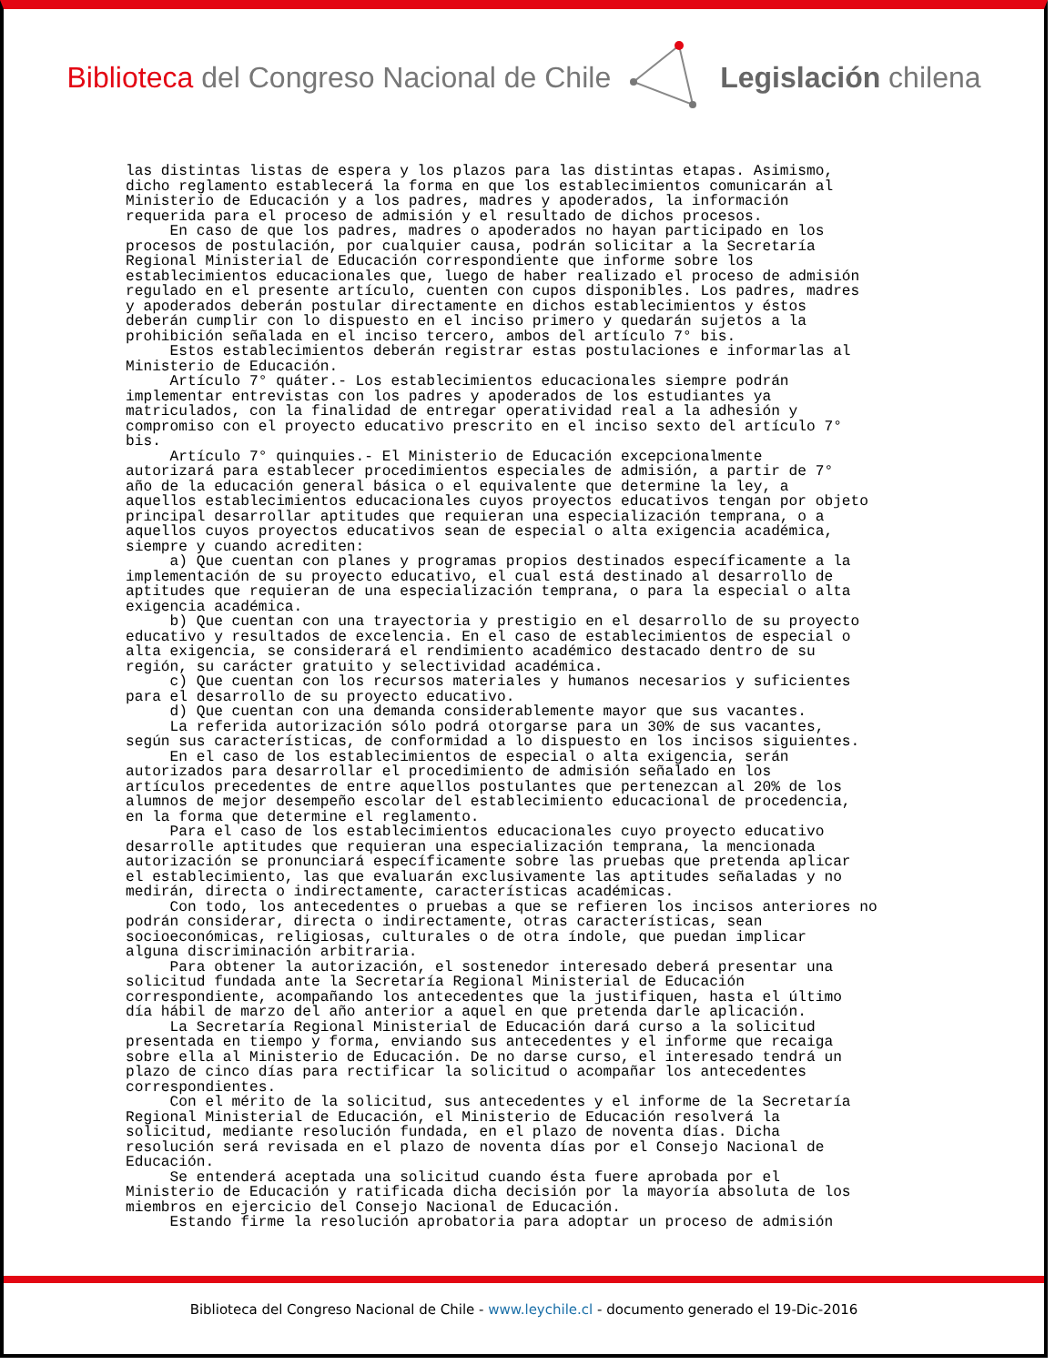Biblioteca del Congreso Nacional de Chile
Legislación chilena
las distintas listas de espera y los plazos para las distintas etapas. Asimismo, dicho reglamento establecerá la forma en que los establecimientos comunicarán al Ministerio de Educación y a los padres, madres y apoderados, la información requerida para el proceso de admisión y el resultado de dichos procesos. En caso de que los padres, madres o apoderados no hayan participado en los procesos de postulación, por cualquier causa, podrán solicitar a la Secretaría Regional Ministerial de Educación correspondiente que informe sobre los establecimientos educacionales que, luego de haber realizado el proceso de admisión regulado en el presente artículo, cuenten con cupos disponibles. Los padres, madres y apoderados deberán postular directamente en dichos establecimientos y éstos deberán cumplir con lo dispuesto en el inciso primero y quedarán sujetos a la prohibición señalada en el inciso tercero, ambos del artículo 7° bis. Estos establecimientos deberán registrar estas postulaciones e informarlas al Ministerio de Educación. Artículo 7° quáter.- Los establecimientos educacionales siempre podrán implementar entrevistas con los padres y apoderados de los estudiantes ya matriculados, con la finalidad de entregar operatividad real a la adhesión y compromiso con el proyecto educativo prescrito en el inciso sexto del artículo 7° bis. Artículo 7° quinquies.- El Ministerio de Educación excepcionalmente autorizará para establecer procedimientos especiales de admisión, a partir de 7° año de la educación general básica o el equivalente que determine la ley, a aquellos establecimientos educacionales cuyos proyectos educativos tengan por objeto principal desarrollar aptitudes que requieran una especialización temprana, o a aquellos cuyos proyectos educativos sean de especial o alta exigencia académica, siempre y cuando acrediten: a) Que cuentan con planes y programas propios destinados específicamente a la implementación de su proyecto educativo, el cual está destinado al desarrollo de aptitudes que requieran de una especialización temprana, o para la especial o alta exigencia académica. b) Que cuentan con una trayectoria y prestigio en el desarrollo de su proyecto educativo y resultados de excelencia. En el caso de establecimientos de especial o alta exigencia, se considerará el rendimiento académico destacado dentro de su región, su carácter gratuito y selectividad académica. c) Que cuentan con los recursos materiales y humanos necesarios y suficientes para el desarrollo de su proyecto educativo. d) Que cuentan con una demanda considerablemente mayor que sus vacantes. La referida autorización sólo podrá otorgarse para un 30% de sus vacantes, según sus características, de conformidad a lo dispuesto en los incisos siguientes. En el caso de los establecimientos de especial o alta exigencia, serán autorizados para desarrollar el procedimiento de admisión señalado en los artículos precedentes de entre aquellos postulantes que pertenezcan al 20% de los alumnos de mejor desempeño escolar del establecimiento educacional de procedencia, en la forma que determine el reglamento. Para el caso de los establecimientos educacionales cuyo proyecto educativo desarrolle aptitudes que requieran una especialización temprana, la mencionada autorización se pronunciará específicamente sobre las pruebas que pretenda aplicar el establecimiento, las que evaluarán exclusivamente las aptitudes señaladas y no medirán, directa o indirectamente, características académicas. Con todo, los antecedentes o pruebas a que se refieren los incisos anteriores no podrán considerar, directa o indirectamente, otras características, sean socioeconómicas, religiosas, culturales o de otra índole, que puedan implicar alguna discriminación arbitraria. Para obtener la autorización, el sostenedor interesado deberá presentar una solicitud fundada ante la Secretaría Regional Ministerial de Educación correspondiente, acompañando los antecedentes que la justifiquen, hasta el último día hábil de marzo del año anterior a aquel en que pretenda darle aplicación. La Secretaría Regional Ministerial de Educación dará curso a la solicitud presentada en tiempo y forma, enviando sus antecedentes y el informe que recaiga sobre ella al Ministerio de Educación. De no darse curso, el interesado tendrá un plazo de cinco días para rectificar la solicitud o acompañar los antecedentes correspondientes. Con el mérito de la solicitud, sus antecedentes y el informe de la Secretaría Regional Ministerial de Educación, el Ministerio de Educación resolverá la solicitud, mediante resolución fundada, en el plazo de noventa días. Dicha resolución será revisada en el plazo de noventa días por el Consejo Nacional de Educación. Se entenderá aceptada una solicitud cuando ésta fuere aprobada por el Ministerio de Educación y ratificada dicha decisión por la mayoría absoluta de los miembros en ejercicio del Consejo Nacional de Educación. Estando firme la resolución aprobatoria para adoptar un proceso de admisión
Biblioteca del Congreso Nacional de Chile - www.leychile.cl - documento generado el 19-Dic-2016